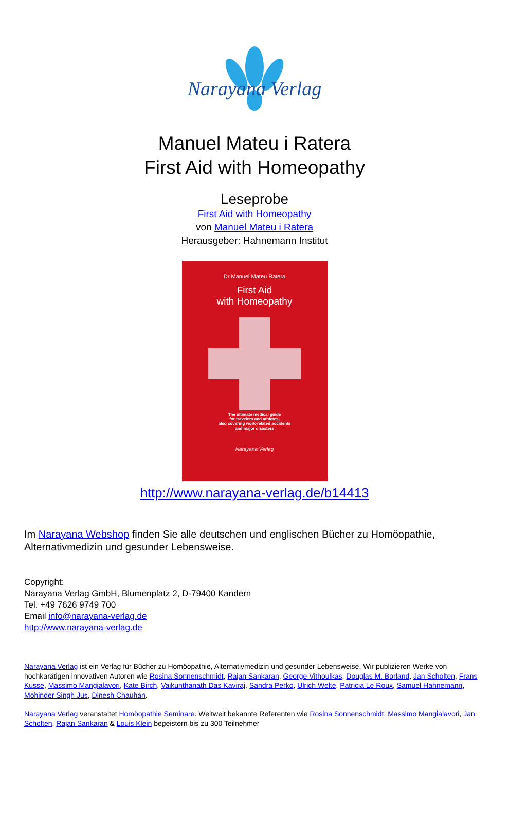Narayana Verlag
Manuel Mateu i Ratera
First Aid with Homeopathy
Leseprobe
First Aid with Homeopathy
von Manuel Mateu i Ratera
Herausgeber: Hahnemann Institut
Dr Manuel Mateu Ratera
First Aid
with Homeopathy
The ultimate medical guide
for travelers and athletes,
also covering work-related accidents
and major disasters
Narayana Verlag
http://www.narayana-verlag.de/b14413
Im Narayana Webshop finden Sie alle deutschen und englischen Bücher zu Homöopathie, Alternativmedizin und gesunder Lebensweise.
Copyright:
Narayana Verlag GmbH, Blumenplatz 2, D-79400 Kandern
Tel. +49 7626 9749 700
Email info@narayana-verlag.de
http://www.narayana-verlag.de
Narayana Verlag ist ein Verlag für Bücher zu Homöopathie, Alternativmedizin und gesunder Lebensweise. Wir publizieren Werke von hochkarätigen innovativen Autoren wie Rosina Sonnenschmidt, Rajan Sankaran, George Vithoulkas, Douglas M. Borland, Jan Scholten, Frans Kusse, Massimo Mangialavori, Kate Birch, Vaikunthanath Das Kaviraj, Sandra Perko, Ulrich Welte, Patricia Le Roux, Samuel Hahnemann, Mohinder Singh Jus, Dinesh Chauhan.
Narayana Verlag veranstaltet Homöopathie Seminare. Weltweit bekannte Referenten wie Rosina Sonnenschmidt, Massimo Mangialavori, Jan Scholten, Rajan Sankaran & Louis Klein begeistern bis zu 300 Teilnehmer